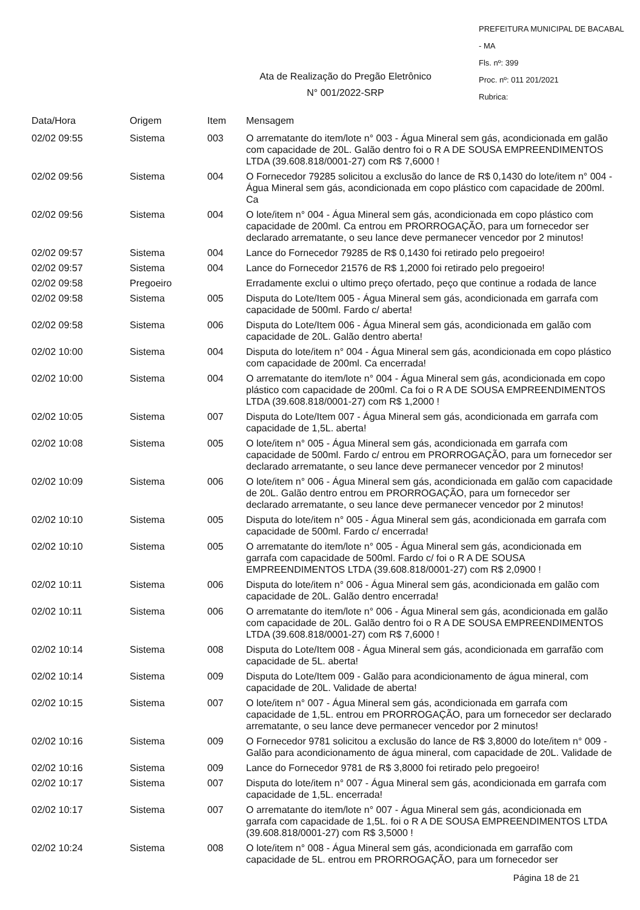PREFEITURA MUNICIPAL DE BACABAL - MA
Fls. nº: 399
Proc. nº: 011 201/2021
Rubrica:
Ata de Realização do Pregão Eletrônico
N° 001/2022-SRP
| Data/Hora | Origem | Item | Mensagem |
| --- | --- | --- | --- |
| 02/02 09:55 | Sistema | 003 | O arrematante do item/lote n° 003 - Água Mineral sem gás, acondicionada em galão com capacidade de 20L. Galão dentro foi o R A DE SOUSA EMPREENDIMENTOS LTDA (39.608.818/0001-27) com R$ 7,6000 ! |
| 02/02 09:56 | Sistema | 004 | O Fornecedor 79285 solicitou a exclusão do lance de R$ 0,1430 do lote/item n° 004 - Água Mineral sem gás, acondicionada em copo plástico com capacidade de 200ml. Ca |
| 02/02 09:56 | Sistema | 004 | O lote/item n° 004 - Água Mineral sem gás, acondicionada em copo plástico com capacidade de 200ml. Ca entrou em PRORROGAÇÃO, para um fornecedor ser declarado arrematante, o seu lance deve permanecer vencedor por 2 minutos! |
| 02/02 09:57 | Sistema | 004 | Lance do Fornecedor 79285 de R$ 0,1430 foi retirado pelo pregoeiro! |
| 02/02 09:57 | Sistema | 004 | Lance do Fornecedor 21576 de R$ 1,2000 foi retirado pelo pregoeiro! |
| 02/02 09:58 | Pregoeiro | | Erradamente exclui o ultimo preço ofertado, peço que continue a rodada de lance |
| 02/02 09:58 | Sistema | 005 | Disputa do Lote/Item 005 - Água Mineral sem gás, acondicionada em garrafa com capacidade de 500ml. Fardo c/ aberta! |
| 02/02 09:58 | Sistema | 006 | Disputa do Lote/Item 006 - Água Mineral sem gás, acondicionada em galão com capacidade de 20L. Galão dentro aberta! |
| 02/02 10:00 | Sistema | 004 | Disputa do lote/item n° 004 - Água Mineral sem gás, acondicionada em copo plástico com capacidade de 200ml. Ca encerrada! |
| 02/02 10:00 | Sistema | 004 | O arrematante do item/lote n° 004 - Água Mineral sem gás, acondicionada em copo plástico com capacidade de 200ml. Ca foi o R A DE SOUSA EMPREENDIMENTOS LTDA (39.608.818/0001-27) com R$ 1,2000 ! |
| 02/02 10:05 | Sistema | 007 | Disputa do Lote/Item 007 - Água Mineral sem gás, acondicionada em garrafa com capacidade de 1,5L. aberta! |
| 02/02 10:08 | Sistema | 005 | O lote/item n° 005 - Água Mineral sem gás, acondicionada em garrafa com capacidade de 500ml. Fardo c/ entrou em PRORROGAÇÃO, para um fornecedor ser declarado arrematante, o seu lance deve permanecer vencedor por 2 minutos! |
| 02/02 10:09 | Sistema | 006 | O lote/item n° 006 - Água Mineral sem gás, acondicionada em galão com capacidade de 20L. Galão dentro entrou em PRORROGAÇÃO, para um fornecedor ser declarado arrematante, o seu lance deve permanecer vencedor por 2 minutos! |
| 02/02 10:10 | Sistema | 005 | Disputa do lote/item n° 005 - Água Mineral sem gás, acondicionada em garrafa com capacidade de 500ml. Fardo c/ encerrada! |
| 02/02 10:10 | Sistema | 005 | O arrematante do item/lote n° 005 - Água Mineral sem gás, acondicionada em garrafa com capacidade de 500ml. Fardo c/ foi o R A DE SOUSA EMPREENDIMENTOS LTDA (39.608.818/0001-27) com R$ 2,0900 ! |
| 02/02 10:11 | Sistema | 006 | Disputa do lote/item n° 006 - Água Mineral sem gás, acondicionada em galão com capacidade de 20L. Galão dentro encerrada! |
| 02/02 10:11 | Sistema | 006 | O arrematante do item/lote n° 006 - Água Mineral sem gás, acondicionada em galão com capacidade de 20L. Galão dentro foi o R A DE SOUSA EMPREENDIMENTOS LTDA (39.608.818/0001-27) com R$ 7,6000 ! |
| 02/02 10:14 | Sistema | 008 | Disputa do Lote/Item 008 - Água Mineral sem gás, acondicionada em garrafão com capacidade de 5L. aberta! |
| 02/02 10:14 | Sistema | 009 | Disputa do Lote/Item 009 - Galão para acondicionamento de água mineral, com capacidade de 20L. Validade de aberta! |
| 02/02 10:15 | Sistema | 007 | O lote/item n° 007 - Água Mineral sem gás, acondicionada em garrafa com capacidade de 1,5L. entrou em PRORROGAÇÃO, para um fornecedor ser declarado arrematante, o seu lance deve permanecer vencedor por 2 minutos! |
| 02/02 10:16 | Sistema | 009 | O Fornecedor 9781 solicitou a exclusão do lance de R$ 3,8000 do lote/item n° 009 - Galão para acondicionamento de água mineral, com capacidade de 20L. Validade de |
| 02/02 10:16 | Sistema | 009 | Lance do Fornecedor 9781 de R$ 3,8000 foi retirado pelo pregoeiro! |
| 02/02 10:17 | Sistema | 007 | Disputa do lote/item n° 007 - Água Mineral sem gás, acondicionada em garrafa com capacidade de 1,5L. encerrada! |
| 02/02 10:17 | Sistema | 007 | O arrematante do item/lote n° 007 - Água Mineral sem gás, acondicionada em garrafa com capacidade de 1,5L. foi o R A DE SOUSA EMPREENDIMENTOS LTDA (39.608.818/0001-27) com R$ 3,5000 ! |
| 02/02 10:24 | Sistema | 008 | O lote/item n° 008 - Água Mineral sem gás, acondicionada em garrafão com capacidade de 5L. entrou em PRORROGAÇÃO, para um fornecedor ser |
Página 18 de 21